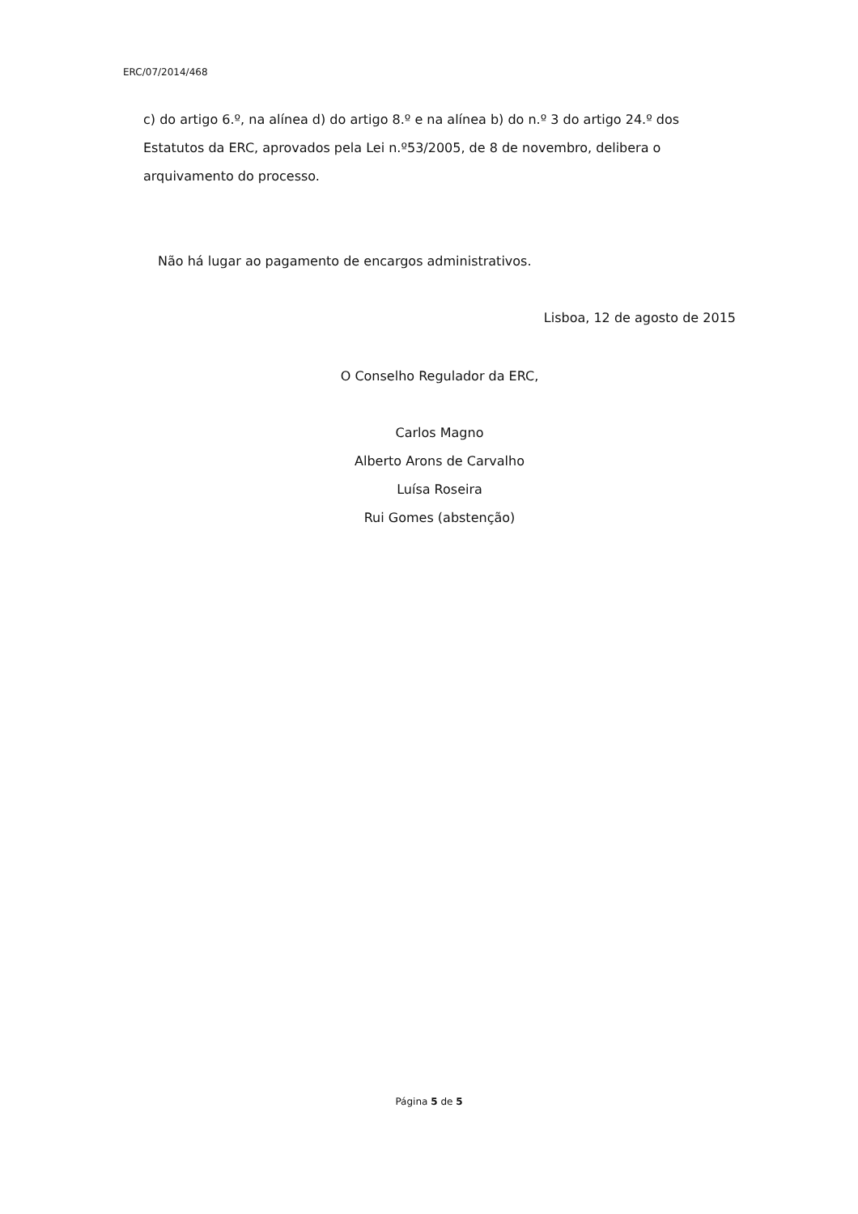ERC/07/2014/468
c) do artigo 6.º, na alínea d) do artigo 8.º e na alínea b) do n.º 3 do artigo 24.º dos Estatutos da ERC, aprovados pela Lei n.º53/2005, de 8 de novembro, delibera o arquivamento do processo.
Não há lugar ao pagamento de encargos administrativos.
Lisboa, 12 de agosto de 2015
O Conselho Regulador da ERC,
Carlos Magno
Alberto Arons de Carvalho
Luísa Roseira
Rui Gomes (abstenção)
Página 5 de 5